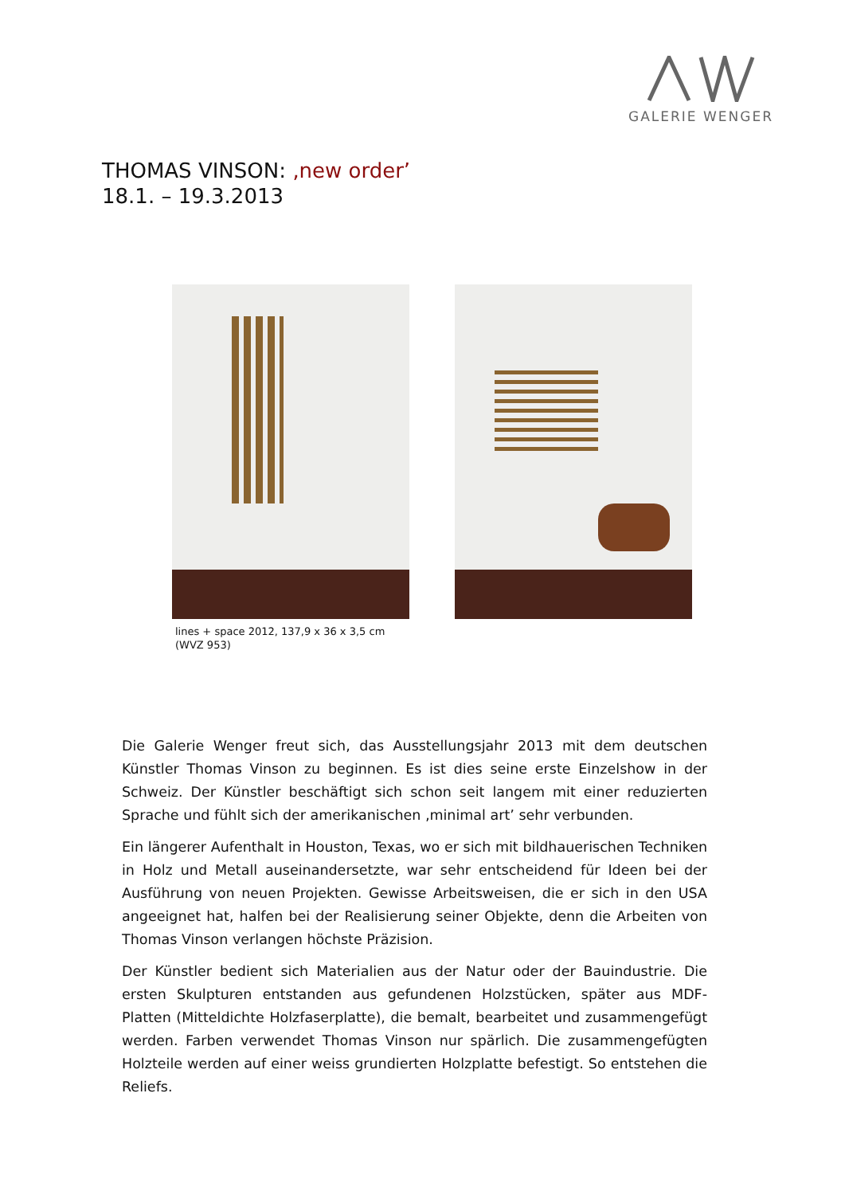GALERIE WENGER
THOMAS VINSON: ‚new order’
18.1. – 19.3.2013
lines + space 2012, 137,9 x 36 x 3,5 cm
(WVZ 953)
Die Galerie Wenger freut sich, das Ausstellungsjahr 2013 mit dem deutschen Künstler Thomas Vinson zu beginnen. Es ist dies seine erste Einzelshow in der Schweiz. Der Künstler beschäftigt sich schon seit langem mit einer reduzierten Sprache und fühlt sich der amerikanischen ‚minimal art’ sehr verbunden.
Ein längerer Aufenthalt in Houston, Texas, wo er sich mit bildhauerischen Techniken in Holz und Metall auseinandersetzte, war sehr entscheidend für Ideen bei der Ausführung von neuen Projekten. Gewisse Arbeitsweisen, die er sich in den USA angeeignet hat, halfen bei der Realisierung seiner Objekte, denn die Arbeiten von Thomas Vinson verlangen höchste Präzision.
Der Künstler bedient sich Materialien aus der Natur oder der Bauindustrie. Die ersten Skulpturen entstanden aus gefundenen Holzstücken, später aus MDF-Platten (Mitteldichte Holzfaserplatte), die bemalt, bearbeitet und zusammengefügt werden. Farben verwendet Thomas Vinson nur spärlich. Die zusammengefügten Holzteile werden auf einer weiss grundierten Holzplatte befestigt. So entstehen die Reliefs.